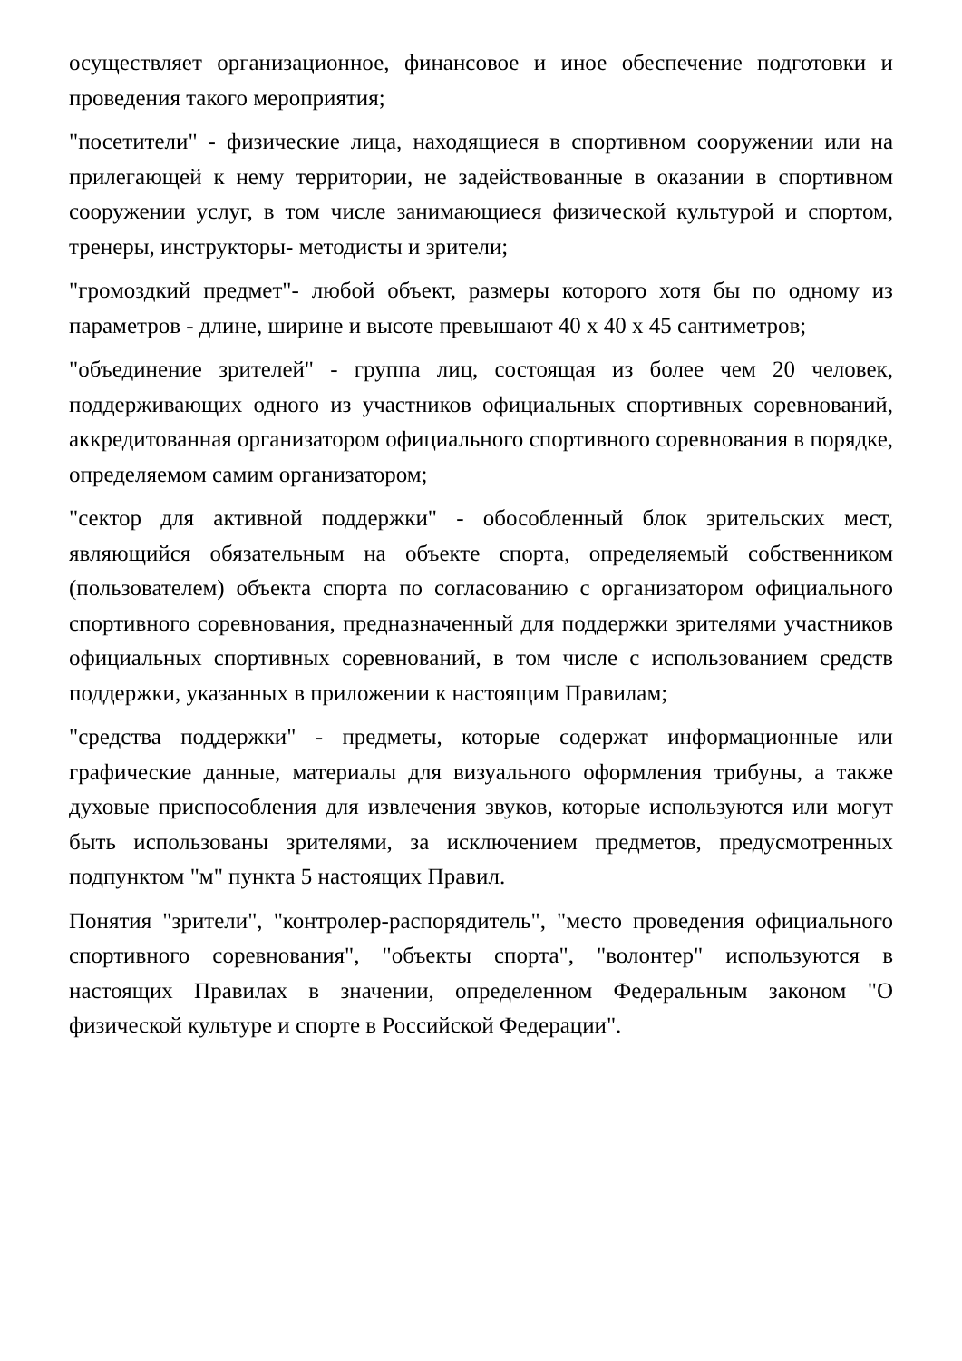осуществляет организационное, финансовое и иное обеспечение подготовки и проведения такого мероприятия;
"посетители" - физические лица, находящиеся в спортивном сооружении или на прилегающей к нему территории, не задействованные в оказании в спортивном сооружении услуг, в том числе занимающиеся физической культурой и спортом, тренеры, инструкторы- методисты и зрители;
"громоздкий предмет"- любой объект, размеры которого хотя бы по одному из параметров - длине, ширине и высоте превышают 40 х 40 х 45 сантиметров;
"объединение зрителей" - группа лиц, состоящая из более чем 20 человек, поддерживающих одного из участников официальных спортивных соревнований, аккредитованная организатором официального спортивного соревнования в порядке, определяемом самим организатором;
"сектор для активной поддержки" - обособленный блок зрительских мест, являющийся обязательным на объекте спорта, определяемый собственником (пользователем) объекта спорта по согласованию с организатором официального спортивного соревнования, предназначенный для поддержки зрителями участников официальных спортивных соревнований, в том числе с использованием средств поддержки, указанных в приложении к настоящим Правилам;
"средства поддержки" - предметы, которые содержат информационные или графические данные, материалы для визуального оформления трибуны, а также духовые приспособления для извлечения звуков, которые используются или могут быть использованы зрителями, за исключением предметов, предусмотренных подпунктом "м" пункта 5 настоящих Правил.
Понятия "зрители", "контролер-распорядитель", "место проведения официального спортивного соревнования", "объекты спорта", "волонтер" используются в настоящих Правилах в значении, определенном Федеральным законом "О физической культуре и спорте в Российской Федерации".